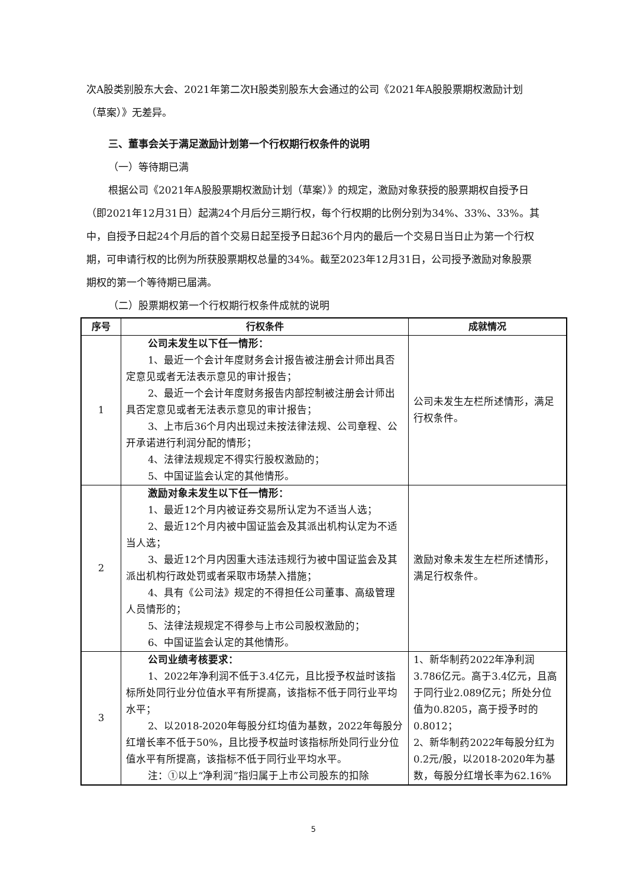次A股类别股东大会、2021年第二次H股类别股东大会通过的公司《2021年A股股票期权激励计划（草案）》无差异。
三、董事会关于满足激励计划第一个行权期行权条件的说明
（一）等待期已满
根据公司《2021年A股股票期权激励计划（草案）》的规定，激励对象获授的股票期权自授予日（即2021年12月31日）起满24个月后分三期行权，每个行权期的比例分别为34%、33%、33%。其中，自授予日起24个月后的首个交易日起至授予日起36个月内的最后一个交易日当日止为第一个行权期，可申请行权的比例为所获股票期权总量的34%。截至2023年12月31日，公司授予激励对象股票期权的第一个等待期已届满。
（二）股票期权第一个行权期行权条件成就的说明
| 序号 | 行权条件 | 成就情况 |
| --- | --- | --- |
| 1 | 公司未发生以下任一情形： 1、最近一个会计年度财务会计报告被注册会计师出具否定意见或者无法表示意见的审计报告； 2、最近一个会计年度财务报告内部控制被注册会计师出具否定意见或者无法表示意见的审计报告； 3、上市后36个月内出现过未按法律法规、公司章程、公开承诺进行利润分配的情形； 4、法律法规规定不得实行股权激励的； 5、中国证监会认定的其他情形。 | 公司未发生左栏所述情形，满足行权条件。 |
| 2 | 激励对象未发生以下任一情形： 1、最近12个月内被证券交易所认定为不适当人选； 2、最近12个月内被中国证监会及其派出机构认定为不适当人选； 3、最近12个月内因重大违法违规行为被中国证监会及其派出机构行政处罚或者采取市场禁入措施； 4、具有《公司法》规定的不得担任公司董事、高级管理人员情形的； 5、法律法规规定不得参与上市公司股权激励的； 6、中国证监会认定的其他情形。 | 激励对象未发生左栏所述情形，满足行权条件。 |
| 3 | 公司业绩考核要求： 1、2022年净利润不低于3.4亿元，且比授予权益时该指标所处同行业分位值水平有所提高，该指标不低于同行业平均水平； 2、以2018-2020年每股分红均值为基数，2022年每股分红增长率不低于50%，且比授予权益时该指标所处同行业分位值水平有所提高，该指标不低于同行业平均水平。 注：①以上“净利润”指归属于上市公司股东的扣除 | 1、新华制药2022年净利润3.786亿元。高于3.4亿元，且高于同行业2.089亿元；所处分位值为0.8205，高于授予时的0.8012； 2、新华制药2022年每股分红为0.2元/股，以2018-2020年为基数，每股分红增长率为62.16% |
5